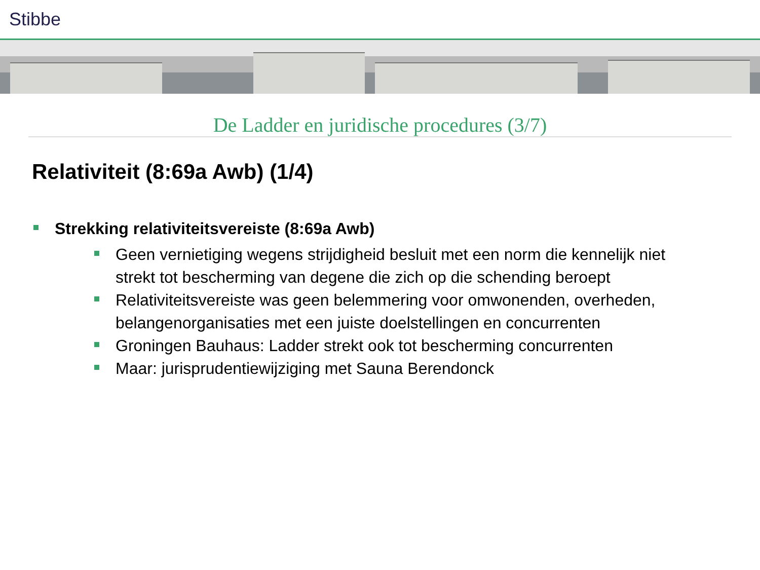Stibbe
De Ladder en juridische procedures (3/7)
Relativiteit (8:69a Awb) (1/4)
Strekking relativiteitsvereiste (8:69a Awb)
Geen vernietiging wegens strijdigheid besluit met een norm die kennelijk niet strekt tot bescherming van degene die zich op die schending beroept
Relativiteitsvereiste was geen belemmering voor omwonenden, overheden, belangenorganisaties met een juiste doelstellingen en concurrenten
Groningen Bauhaus: Ladder strekt ook tot bescherming concurrenten
Maar: jurisprudentiewijziging met Sauna Berendonck